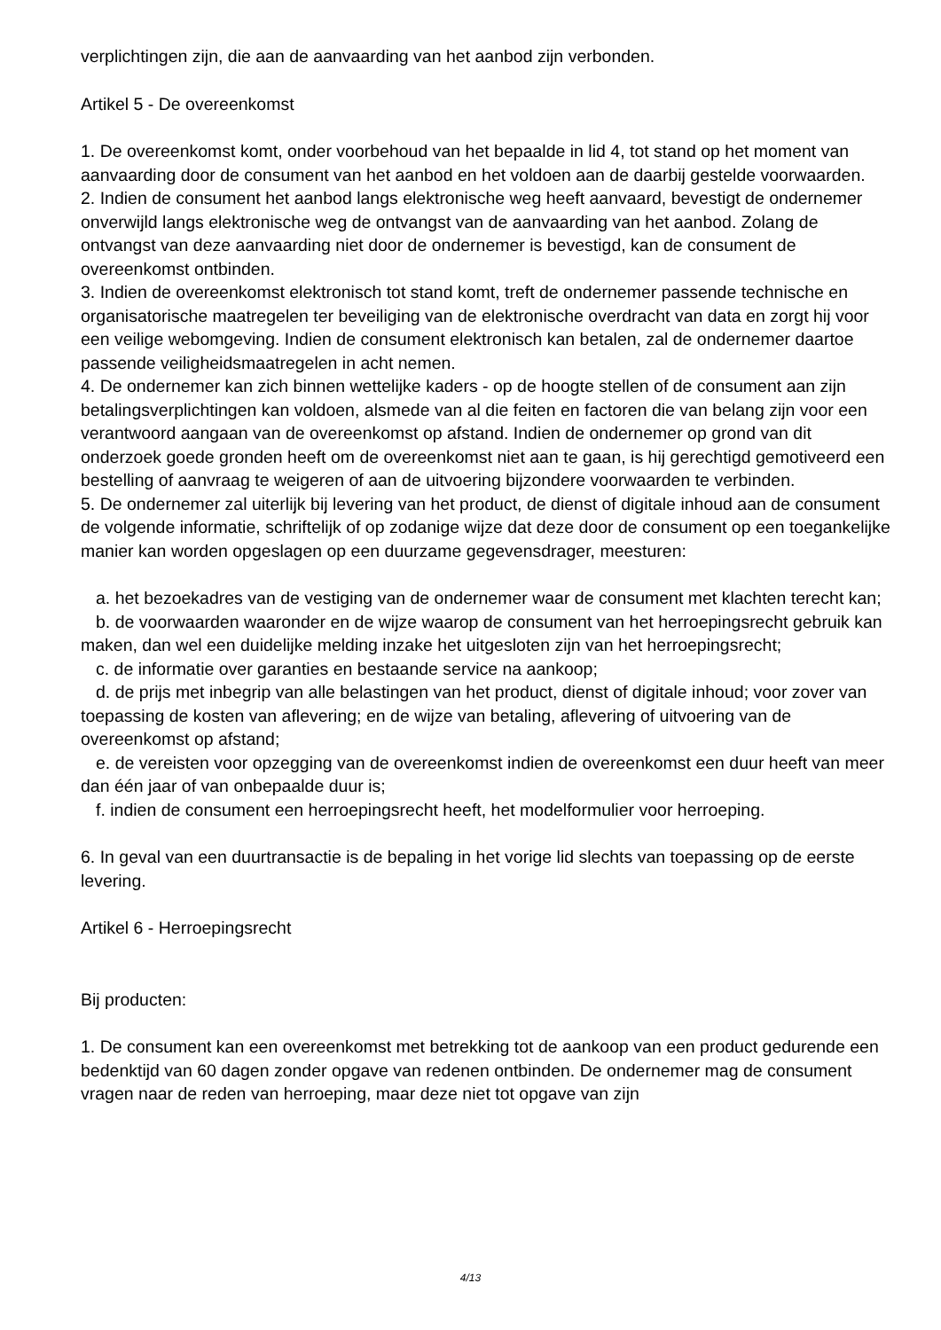verplichtingen zijn, die aan de aanvaarding van het aanbod zijn verbonden.
Artikel 5 - De overeenkomst
1. De overeenkomst komt, onder voorbehoud van het bepaalde in lid 4, tot stand op het moment van aanvaarding door de consument van het aanbod en het voldoen aan de daarbij gestelde voorwaarden.
2. Indien de consument het aanbod langs elektronische weg heeft aanvaard, bevestigt de ondernemer onverwijld langs elektronische weg de ontvangst van de aanvaarding van het aanbod. Zolang de ontvangst van deze aanvaarding niet door de ondernemer is bevestigd, kan de consument de overeenkomst ontbinden.
3. Indien de overeenkomst elektronisch tot stand komt, treft de ondernemer passende technische en organisatorische maatregelen ter beveiliging van de elektronische overdracht van data en zorgt hij voor een veilige webomgeving. Indien de consument elektronisch kan betalen, zal de ondernemer daartoe passende veiligheidsmaatregelen in acht nemen.
4. De ondernemer kan zich binnen wettelijke kaders - op de hoogte stellen of de consument aan zijn betalingsverplichtingen kan voldoen, alsmede van al die feiten en factoren die van belang zijn voor een verantwoord aangaan van de overeenkomst op afstand. Indien de ondernemer op grond van dit onderzoek goede gronden heeft om de overeenkomst niet aan te gaan, is hij gerechtigd gemotiveerd een bestelling of aanvraag te weigeren of aan de uitvoering bijzondere voorwaarden te verbinden.
5. De ondernemer zal uiterlijk bij levering van het product, de dienst of digitale inhoud aan de consument de volgende informatie, schriftelijk of op zodanige wijze dat deze door de consument op een toegankelijke manier kan worden opgeslagen op een duurzame gegevensdrager, meesturen:
a. het bezoekadres van de vestiging van de ondernemer waar de consument met klachten terecht kan;
b. de voorwaarden waaronder en de wijze waarop de consument van het herroepingsrecht gebruik kan maken, dan wel een duidelijke melding inzake het uitgesloten zijn van het herroepingsrecht;
c. de informatie over garanties en bestaande service na aankoop;
d. de prijs met inbegrip van alle belastingen van het product, dienst of digitale inhoud; voor zover van toepassing de kosten van aflevering; en de wijze van betaling, aflevering of uitvoering van de overeenkomst op afstand;
e. de vereisten voor opzegging van de overeenkomst indien de overeenkomst een duur heeft van meer dan één jaar of van onbepaalde duur is;
f. indien de consument een herroepingsrecht heeft, het modelformulier voor herroeping.
6. In geval van een duurtransactie is de bepaling in het vorige lid slechts van toepassing op de eerste levering.
Artikel 6 - Herroepingsrecht
Bij producten:
1. De consument kan een overeenkomst met betrekking tot de aankoop van een product gedurende een bedenktijd van 60 dagen zonder opgave van redenen ontbinden. De ondernemer mag de consument vragen naar de reden van herroeping, maar deze niet tot opgave van zijn
4/13